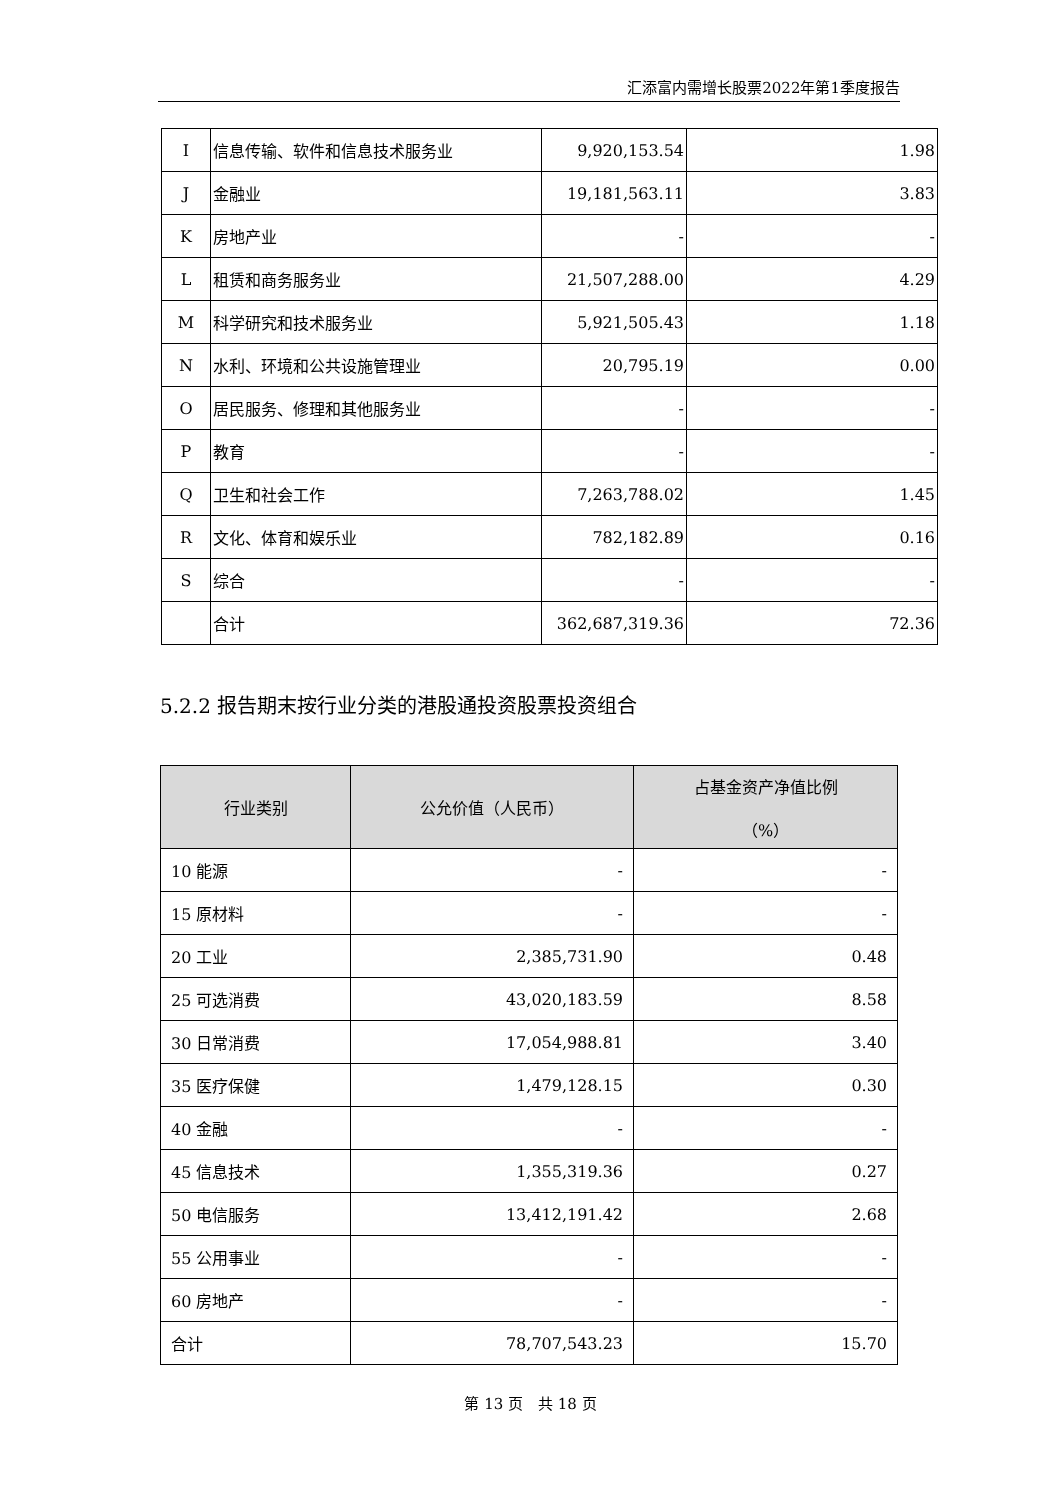汇添富内需增长股票2022年第1季度报告
| I | 信息传输、软件和信息技术服务业 | 9,920,153.54 | 1.98 |
| J | 金融业 | 19,181,563.11 | 3.83 |
| K | 房地产业 | - | - |
| L | 租赁和商务服务业 | 21,507,288.00 | 4.29 |
| M | 科学研究和技术服务业 | 5,921,505.43 | 1.18 |
| N | 水利、环境和公共设施管理业 | 20,795.19 | 0.00 |
| O | 居民服务、修理和其他服务业 | - | - |
| P | 教育 | - | - |
| Q | 卫生和社会工作 | 7,263,788.02 | 1.45 |
| R | 文化、体育和娱乐业 | 782,182.89 | 0.16 |
| S | 综合 | - | - |
| | 合计 | 362,687,319.36 | 72.36 |
5.2.2 报告期末按行业分类的港股通投资股票投资组合
| 行业类别 | 公允价值（人民币） | 占基金资产净值比例 （%） |
| --- | --- | --- |
| 10 能源 | - | - |
| 15 原材料 | - | - |
| 20 工业 | 2,385,731.90 | 0.48 |
| 25 可选消费 | 43,020,183.59 | 8.58 |
| 30 日常消费 | 17,054,988.81 | 3.40 |
| 35 医疗保健 | 1,479,128.15 | 0.30 |
| 40 金融 | - | - |
| 45 信息技术 | 1,355,319.36 | 0.27 |
| 50 电信服务 | 13,412,191.42 | 2.68 |
| 55 公用事业 | - | - |
| 60 房地产 | - | - |
| 合计 | 78,707,543.23 | 15.70 |
第 13 页　共 18 页